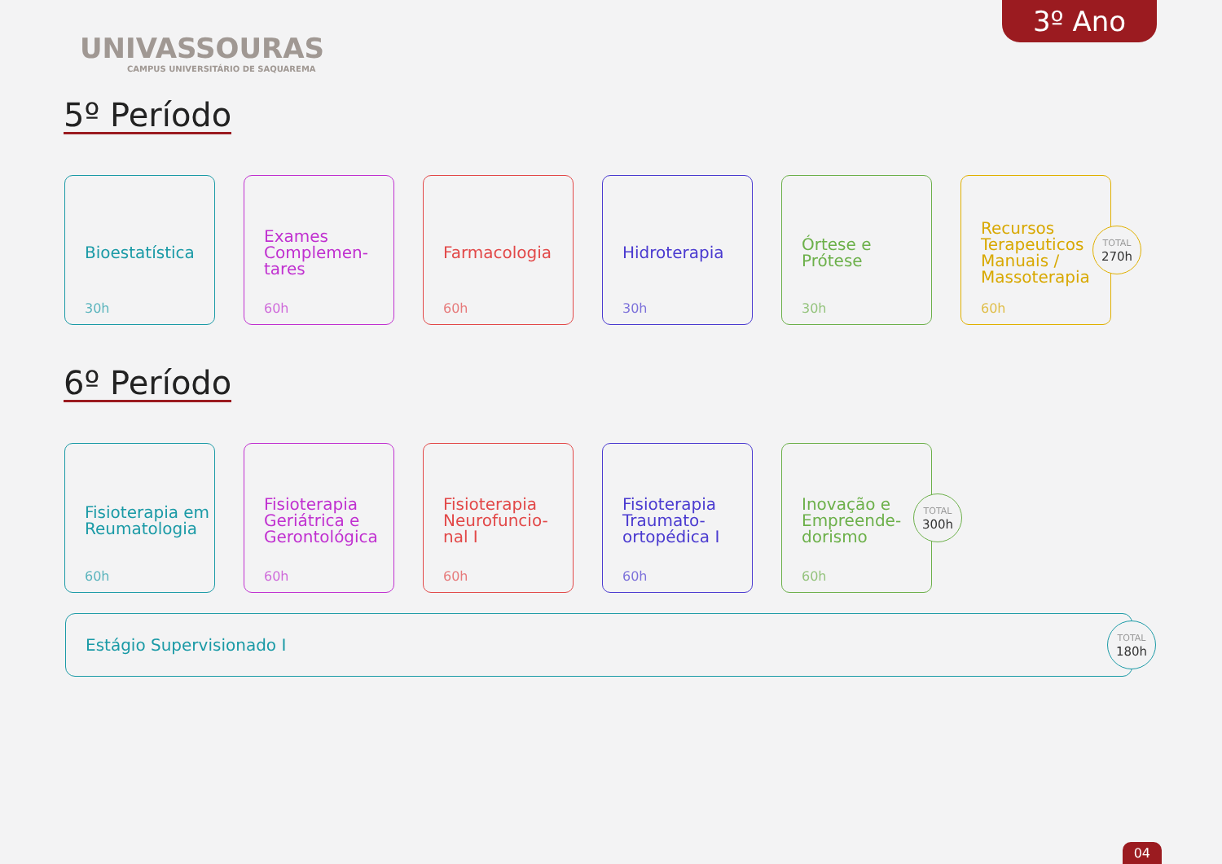UNIVASSOURAS
CAMPUS UNIVERSITÁRIO DE SAQUAREMA
3º Ano
5º Período
Bioestatística
30h
Exames Complemen-tares
60h
Farmacologia
60h
Hidroterapia
30h
Órtese e Prótese
30h
Recursos Terapeuticos Manuais / Massoterapia
60h
TOTAL
270h
6º Período
Fisioterapia em Reumatologia
60h
Fisioterapia Geriátrica e Gerontológica
60h
Fisioterapia Neurofuncio-nal I
60h
Fisioterapia Traumato-ortopédica I
60h
Inovação e Empreende-dorismo
60h
TOTAL
300h
Estágio Supervisionado I
TOTAL
180h
04